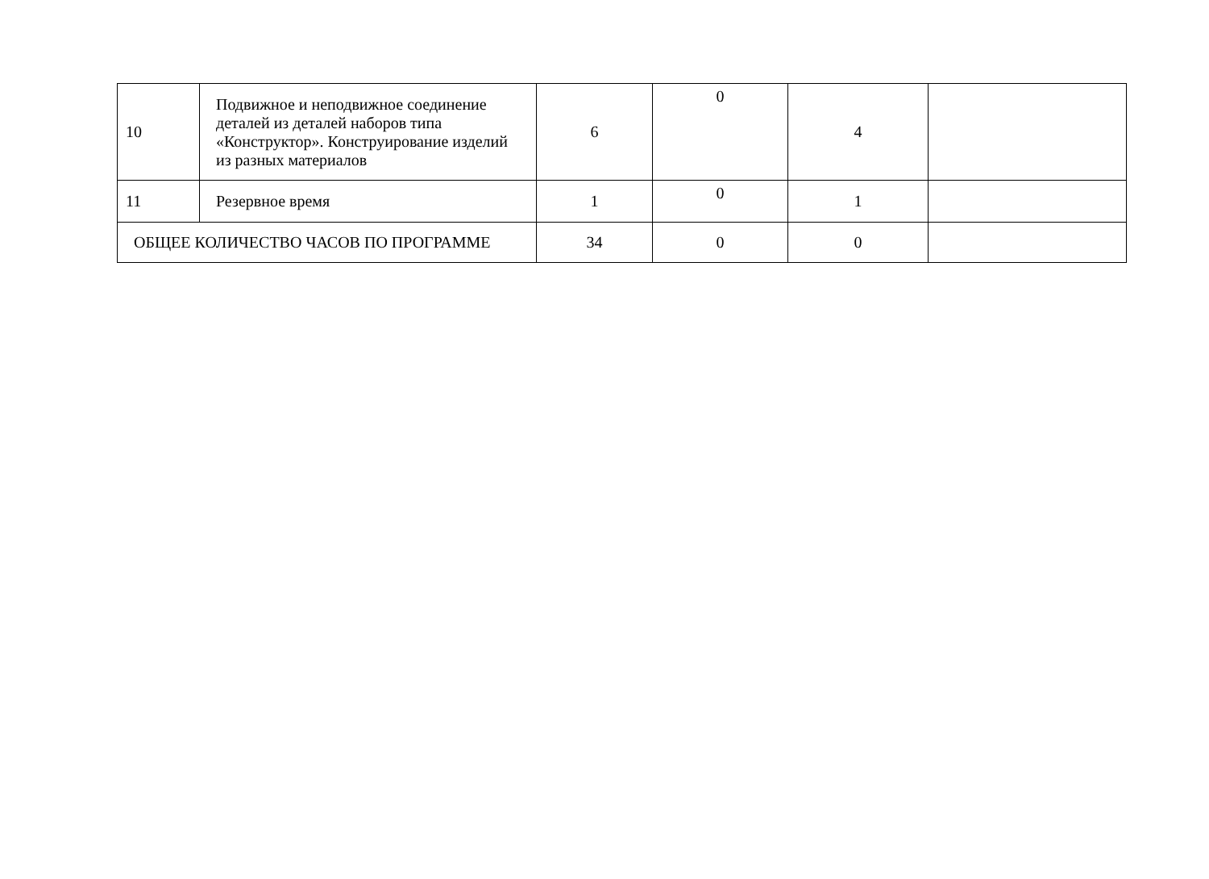| 10 | Подвижное и неподвижное соединение деталей из деталей наборов типа «Конструктор». Конструирование изделий из разных материалов | 6 | 0 | 4 | |
| 11 | Резервное время | 1 | 0 | 1 | |
| ОБЩЕЕ КОЛИЧЕСТВО ЧАСОВ ПО ПРОГРАММЕ | | 34 | 0 | 0 | |